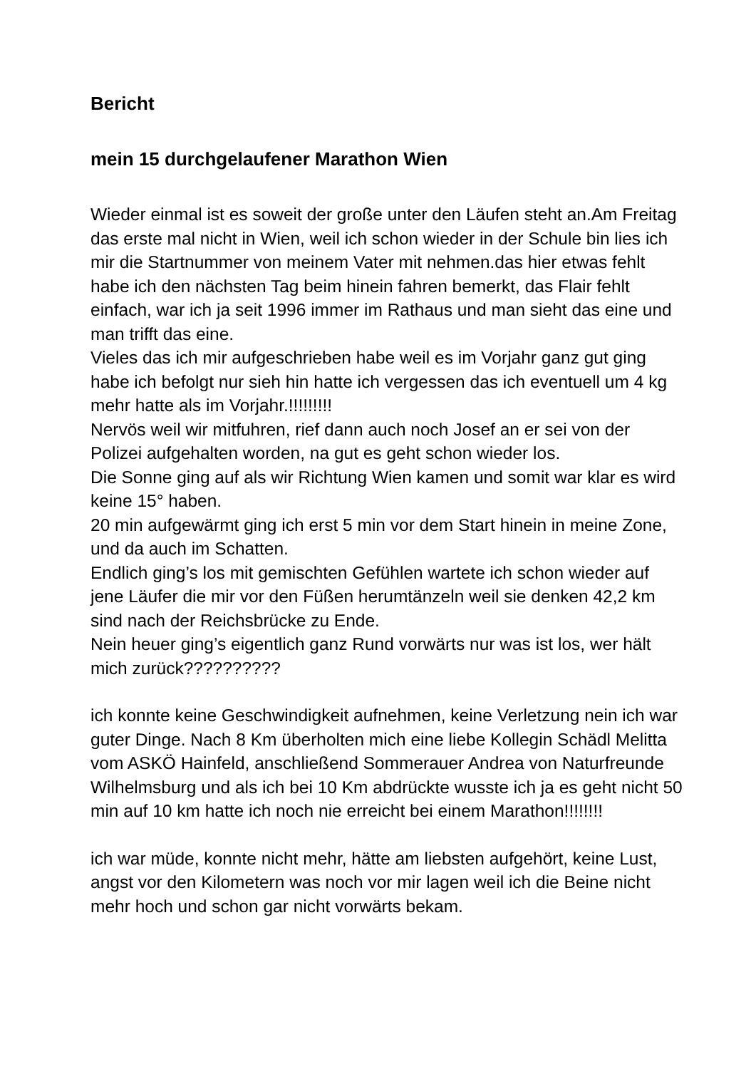Bericht
mein 15 durchgelaufener Marathon Wien
Wieder einmal ist es soweit der große unter den Läufen steht an.Am Freitag das erste mal nicht in Wien, weil ich schon wieder in der Schule bin lies ich mir die Startnummer von meinem Vater mit nehmen.das hier etwas fehlt habe ich den nächsten Tag beim hinein fahren bemerkt, das Flair fehlt einfach, war ich ja seit 1996 immer im Rathaus und man sieht das eine und man trifft das eine.
Vieles das ich mir aufgeschrieben habe weil es im Vorjahr ganz gut ging habe ich befolgt nur sieh hin hatte ich vergessen das ich eventuell um 4 kg mehr hatte als im Vorjahr.!!!!!!!!!
Nervös weil wir mitfuhren, rief dann auch noch Josef an er sei von der Polizei aufgehalten worden, na gut es geht schon wieder los.
Die Sonne ging auf als wir Richtung Wien kamen und somit war klar es wird keine 15° haben.
20 min aufgewärmt ging ich erst 5 min vor dem Start hinein in meine Zone, und da auch im Schatten.
Endlich ging’s los mit gemischten Gefühlen wartete ich schon wieder auf jene Läufer die mir vor den Füßen herumtänzeln weil sie denken 42,2 km sind nach der Reichsbrücke zu Ende.
Nein heuer ging’s eigentlich ganz Rund vorwärts nur was ist los, wer hält mich zurück??????????
ich konnte keine Geschwindigkeit aufnehmen, keine Verletzung nein ich war guter Dinge. Nach 8 Km überholten mich eine liebe Kollegin Schädl Melitta vom ASKÖ Hainfeld, anschließend Sommerauer Andrea von Naturfreunde Wilhelmsburg und als ich bei 10 Km abdrückte wusste ich ja es geht nicht 50 min auf 10 km hatte ich noch nie erreicht bei einem Marathon!!!!!!!!
ich war müde, konnte nicht mehr, hätte am liebsten aufgehört, keine Lust, angst vor den Kilometern was noch vor mir lagen weil ich die Beine nicht mehr hoch und schon gar nicht vorwärts bekam.